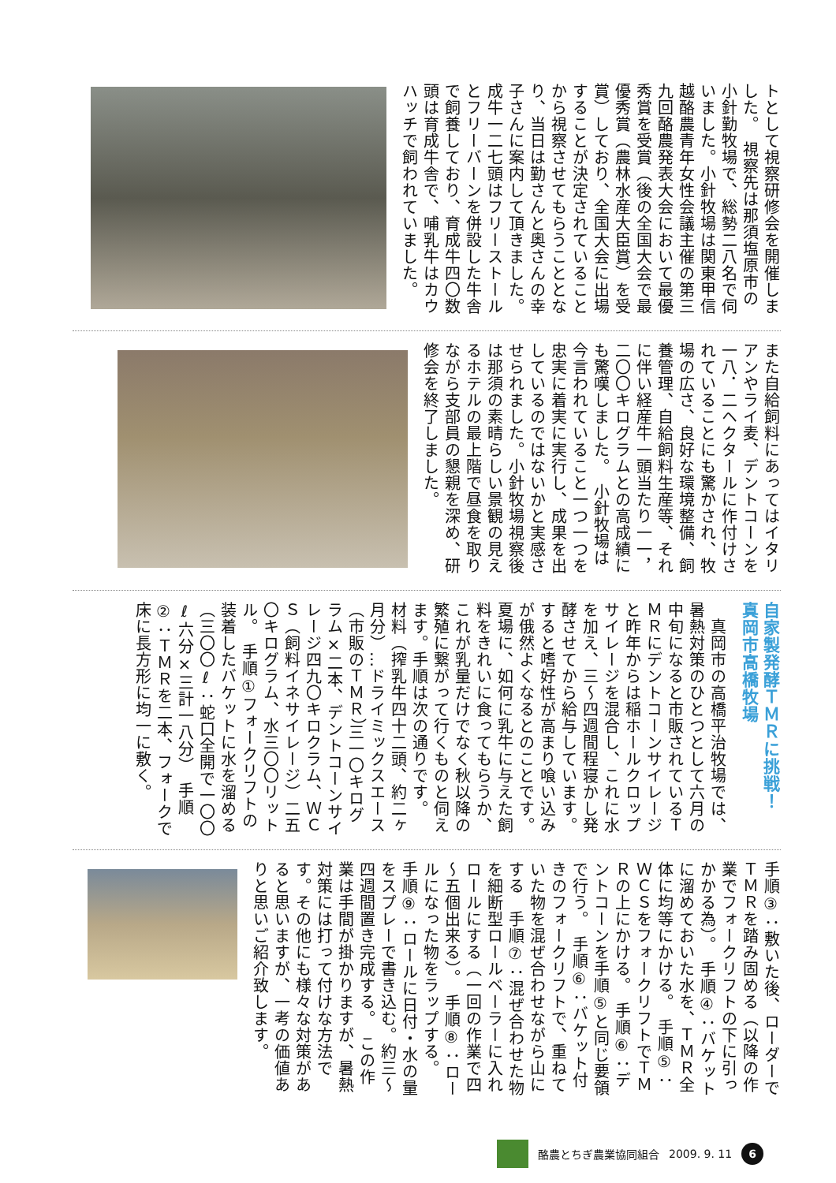トとして視察研修会を開催しました。　視察先は那須塩原市の小針勤牧場で、総勢二八名で伺いました。小針牧場は関東甲信越酪農青年女性会議主催の第三九回酪農発表大会において最優秀賞を受賞（後の全国大会で最優秀賞（農林水産大臣賞）を受賞）しており、全国大会に出場することが決定されていることから視察させてもらうこととなり、当日は勤さんと奥さんの幸子さんに案内して頂きました。成牛一二七頭はフリーストールとフリーバーンを併設した牛舎で飼養しており、育成牛四〇数頭は育成牛舎で、哺乳牛はカウハッチで飼われていました。
また自給飼料にあってはイタリアンやライ麦、デントコーンを一八．二ヘクタールに作付けされていることにも驚かされ、牧場の広さ、良好な環境整備、飼養管理、自給飼料生産等、それに伴い経産牛一頭当たり一一，二〇〇キログラムとの高成績にも驚嘆しました。　小針牧場は今言われていること一つ一つを忠実に着実に実行し、成果を出しているのではないかと実感させられました。小針牧場視察後は那須の素晴らしい景観の見えるホテルの最上階で昼食を取りながら支部員の懇親を深め、研修会を終了しました。
自家製発酵ＴＭＲに挑戦！
真岡市高橋牧場
　真岡市の高橋平治牧場では、暑熱対策のひとつとして六月の中旬になると市販されているＴＭＲにデントコーンサイレージと昨年からは稲ホールクロップサイレージを混合し、これに水を加え、三～四週間程寝かし発酵させてから給与しています。すると嗜好性が高まり喰い込みが俄然よくなるとのことです。夏場に、如何に乳牛に与えた飼料をきれいに食ってもらうか、これが乳量だけでなく秋以降の繁殖に繋がって行くものと伺えます。手順は次の通りです。　材料（搾乳牛四十二頭、約二ヶ月分）…ドライミックスエース（市販のＴＭＲ）三一〇キログラム×二本、デントコーンサイレージ四九〇キロクラム、ＷＣＳ（飼料イネサイレージ）二五〇キログラム、水三〇〇リットル。　手順①フォークリフトの装着したバケットに水を溜める（三〇〇ℓ：蛇口全開で一〇〇ℓ六分×三計一八分）　手順②：ＴＭＲを二本、フォークで床に長方形に均一に敷く。
手順③：敷いた後、ローダーでＴＭＲを踏み固める（以降の作業でフォークリフトの下に引っかかる為）。　手順④：バケットに溜めておいた水を、ＴＭＲ全体に均等にかける。　手順⑤：ＷＣＳをフォークリフトでＴＭＲの上にかける。　手順⑥：デントコーンを手順⑤と同じ要領で行う。　手順⑥：バケット付きのフォークリフトで、重ねていた物を混ぜ合わせながら山にする　手順⑦：混ぜ合わせた物を細断型ロールベーラーに入れロールにする（一回の作業で四～五個出来る）。　手順⑧：ロールになった物をラップする。　手順⑨：ロールに日付・水の量をスプレーで書き込む。約三～四週間置き完成する。　この作業は手間が掛かりますが、暑熱対策には打って付けな方法です。その他にも様々な対策があると思いますが、一考の価値ありと思いご紹介致します。
酪農とちぎ農業協同組合 2009. 9. 11 6